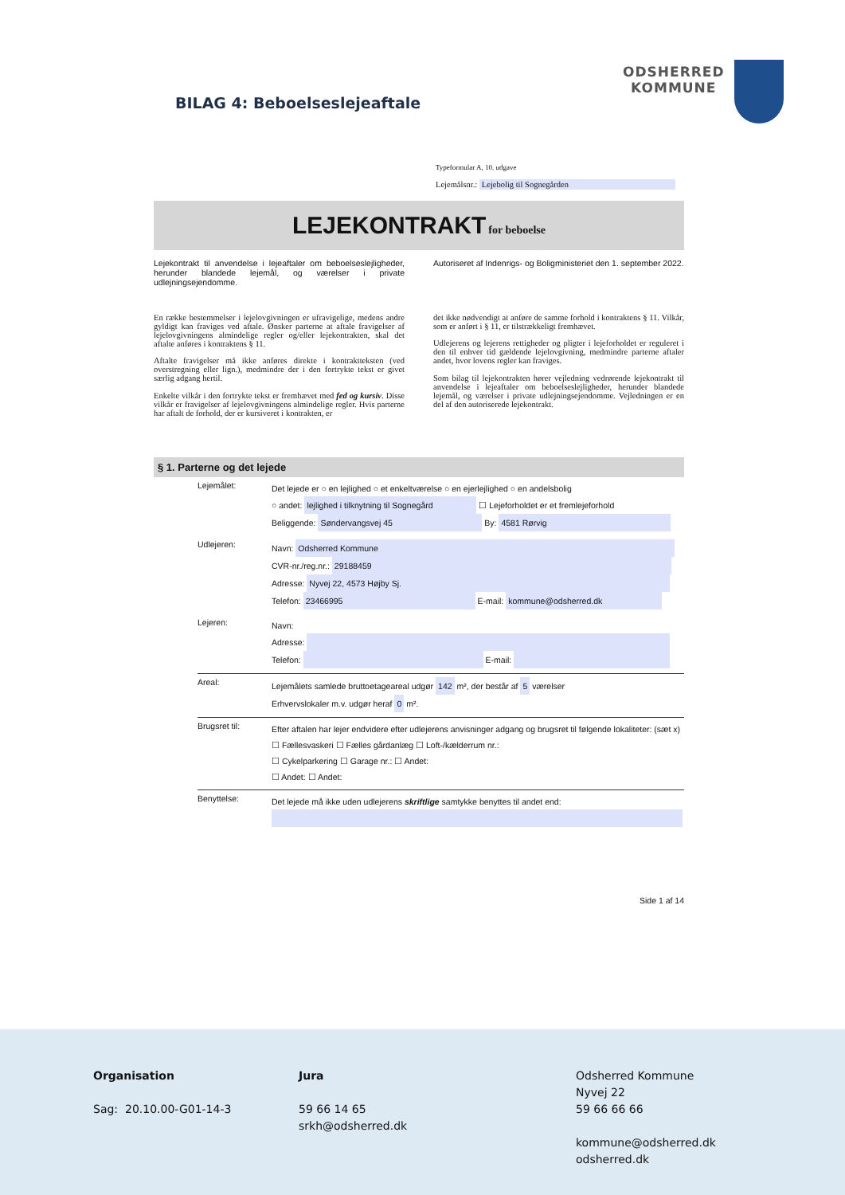BILAG 4: Beboelseslejeaftale
ODSHERRED
KOMMUNE
Typeformular A, 10. udgave
Lejemålsnr.: Lejebolig til Sognegården
LEJEKONTRAKT for beboelse
Lejekontrakt til anvendelse i lejeaftaler om beboelseslejligheder, herunder blandede lejemål, og værelser i private udlejningsejendomme.
Autoriseret af Indenrigs- og Boligministeriet den 1. september 2022.
En række bestemmelser i lejelovgivningen er ufravigelige, medens andre gyldigt kan fraviges ved aftale. Ønsker parterne at aftale fravigelser af lejelovgivningens almindelige regler og/eller lejekontrakten, skal det aftalte anføres i kontraktens § 11.
Aftalte fravigelser må ikke anføres direkte i kontraktteksten (ved overstregning eller lign.), medmindre der i den fortrykte tekst er givet særlig adgang hertil.
Enkelte vilkår i den fortrykte tekst er fremhævet med fed og kursiv. Disse vilkår er fravigelser af lejelovgivningens almindelige regler. Hvis parterne har aftalt de forhold, der er kursiveret i kontrakten, er
det ikke nødvendigt at anføre de samme forhold i kontraktens § 11. Vilkår, som er anført i § 11, er tilstrækkeligt fremhævet.
Udlejerens og lejerens rettigheder og pligter i lejeforholdet er reguleret i den til enhver tid gældende lejelovgivning, medmindre parterne aftaler andet, hvor lovens regler kan fraviges.
Som bilag til lejekontrakten hører vejledning vedrørende lejekontrakt til anvendelse i lejeaftaler om beboelseslejligheder, herunder blandede lejemål, og værelser i private udlejningsejendomme. Vejledningen er en del af den autoriserede lejekontrakt.
§ 1. Parterne og det lejede
Lejemålet:
Det lejede er ○ en lejlighed ○ et enkeltværelse ○ en ejerlejlighed ○ en andelsbolig
○ andet: lejlighed i tilknytning til Sognegård ☐ Lejeforholdet er et fremlejeforhold
Beliggende: Søndervangsvej 45 By: 4581 Rørvig
Udlejeren:
Navn: Odsherred Kommune
CVR-nr./reg.nr.: 29188459
Adresse: Nyvej 22, 4573 Højby Sj.
Telefon: 23466995 E-mail: kommune@odsherred.dk
Lejeren:
Navn:
Adresse:
Telefon: E-mail:
Areal:
Lejemålets samlede bruttoetageareal udgør 142 m², der består af 5 værelser
Erhvervslokaler m.v. udgør heraf 0 m².
Brugsret til:
Efter aftalen har lejer endvidere efter udlejerens anvisninger adgang og brugsret til følgende lokaliteter: (sæt x)
☐ Fællesvaskeri ☐ Fælles gårdanlæg ☐ Loft-/kælderrum nr.:
☐ Cykelparkering ☐ Garage nr.: ☐ Andet:
☐ Andet: ☐ Andet:
Benyttelse:
Det lejede må ikke uden udlejerens skriftlige samtykke benyttes til andet end:
Side 1 af 14
Organisation
Sag: 20.10.00-G01-14-3
Jura
59 66 14 65
srkh@odsherred.dk
Odsherred Kommune
Nyvej 22
59 66 66 66
kommune@odsherred.dk
odsherred.dk